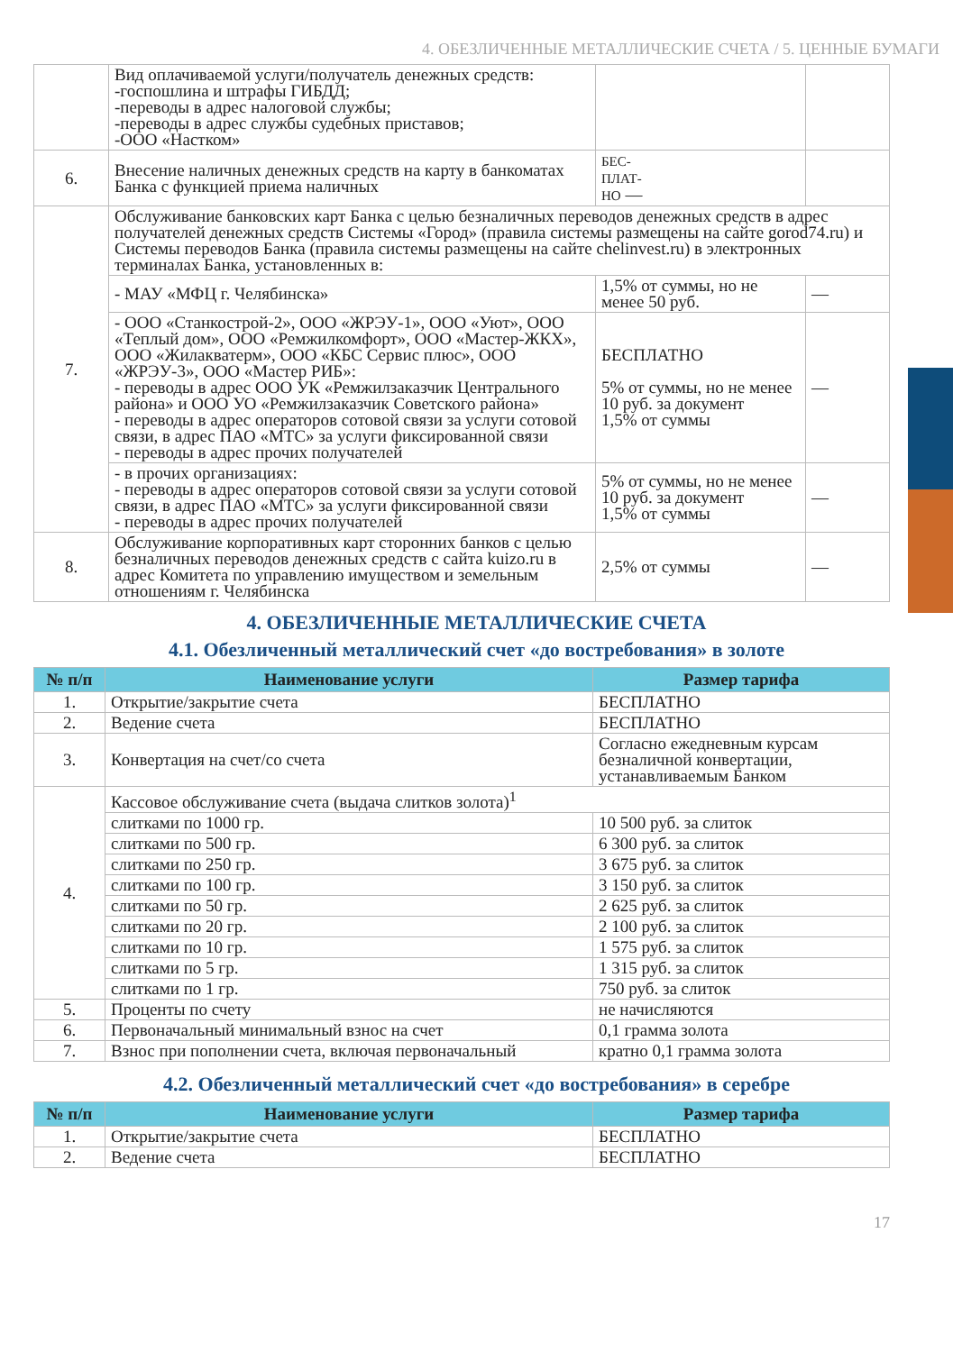4. ОБЕЗЛИЧЕННЫЕ МЕТАЛЛИЧЕСКИЕ СЧЕТА / 5. ЦЕННЫЕ БУМАГИ
| | Вид оплачиваемой услуги/получатель денежных средств: -госпошлина и штрафы ГИБДД; -переводы в адрес налоговой службы; -переводы в адрес службы судебных приставов; -ООО «Настком» | | |
| 6. | Внесение наличных денежных средств на карту в банкоматах Банка с функцией приема наличных | БЕС- ПЛАТ- НО — | |
| 7. | Обслуживание банковских карт Банка с целью безналичных переводов денежных средств в адрес получателей денежных средств Системы «Город» (правила системы размещены на сайте gorod74.ru) и Системы переводов Банка (правила системы размещены на сайте chelinvest.ru) в электронных терминалах Банка, установленных в: | | |
| | - МАУ «МФЦ г. Челябинска» | 1,5% от суммы, но не менее 50 руб. | — |
| | - ООО «Станкострой-2», ООО «ЖРЭУ-1», ООО «Уют», ООО «Теплый дом», ООО «Ремжилкомфорт», ООО «Мастер-ЖКХ», ООО «Жилакватерм», ООО «КБС Сервис плюс», ООО «ЖРЭУ-3», ООО «Мастер РИБ»: - переводы в адрес ООО УК «Ремжилзаказчик Центрального района» и ООО УО «Ремжилзаказчик Советского района» - переводы в адрес операторов сотовой связи за услуги сотовой связи, в адрес ПАО «МТС» за услуги фиксированной связи - переводы в адрес прочих получателей | БЕСПЛАТНО 5% от суммы, но не менее 10 руб. за документ 1,5% от суммы | — |
| | - в прочих организациях: - переводы в адрес операторов сотовой связи за услуги сотовой связи, в адрес ПАО «МТС» за услуги фиксированной связи - переводы в адрес прочих получателей | 5% от суммы, но не менее 10 руб. за документ 1,5% от суммы | — |
| 8. | Обслуживание корпоративных карт сторонних банков с целью безналичных переводов денежных средств с сайта kuizo.ru в адрес Комитета по управлению имуществом и земельным отношениям г. Челябинска | 2,5% от суммы | — |
4. ОБЕЗЛИЧЕННЫЕ МЕТАЛЛИЧЕСКИЕ СЧЕТА
4.1. Обезличенный металлический счет «до востребования» в золоте
| № п/п | Наименование услуги | Размер тарифа |
| --- | --- | --- |
| 1. | Открытие/закрытие счета | БЕСПЛАТНО |
| 2. | Ведение счета | БЕСПЛАТНО |
| 3. | Конвертация на счет/со счета | Согласно ежедневным курсам безналичной конвертации, устанавливаемым Банком |
| 4. | Кассовое обслуживание счета (выдача слитков золота)<sup>1</sup> | |
| | слитками по 1000 гр. | 10 500 руб. за слиток |
| | слитками по 500 гр. | 6 300 руб. за слиток |
| | слитками по 250 гр. | 3 675 руб. за слиток |
| | слитками по 100 гр. | 3 150 руб. за слиток |
| | слитками по 50 гр. | 2 625 руб. за слиток |
| | слитками по 20 гр. | 2 100 руб. за слиток |
| | слитками по 10 гр. | 1 575 руб. за слиток |
| | слитками по 5 гр. | 1 315 руб. за слиток |
| | слитками по 1 гр. | 750 руб. за слиток |
| 5. | Проценты по счету | не начисляются |
| 6. | Первоначальный минимальный взнос на счет | 0,1 грамма золота |
| 7. | Взнос при пополнении счета, включая первоначальный | кратно 0,1 грамма золота |
4.2. Обезличенный металлический счет «до востребования» в серебре
| № п/п | Наименование услуги | Размер тарифа |
| --- | --- | --- |
| 1. | Открытие/закрытие счета | БЕСПЛАТНО |
| 2. | Ведение счета | БЕСПЛАТНО |
17